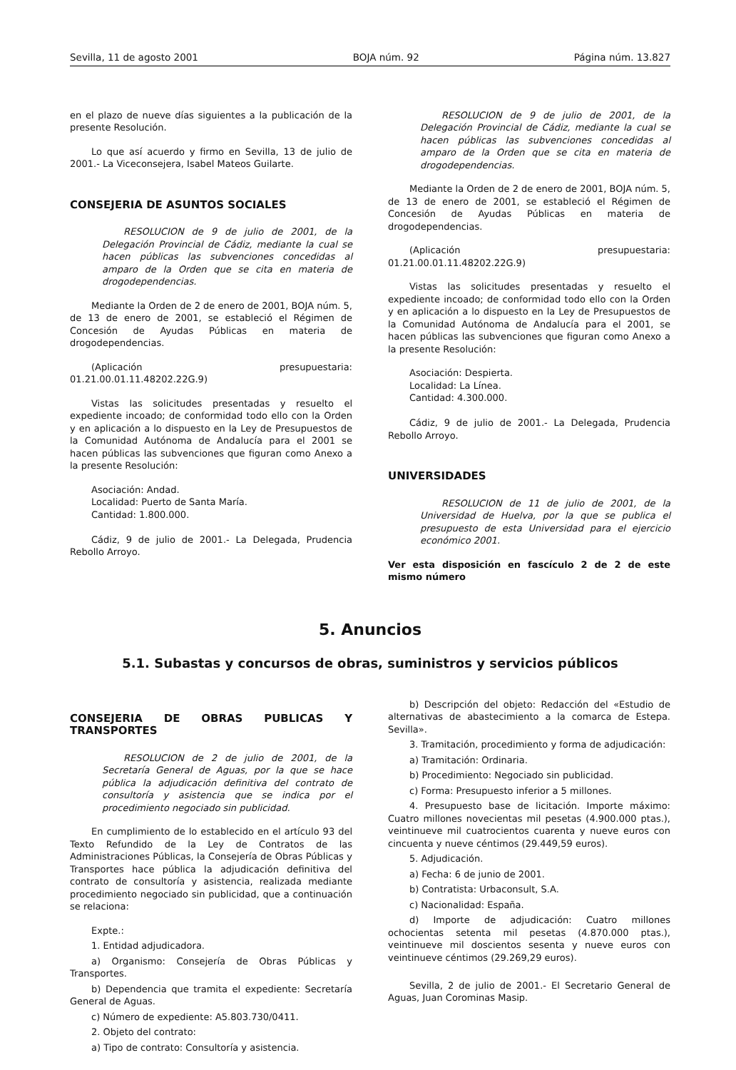Sevilla, 11 de agosto 2001 BOJA núm. 92 Página núm. 13.827
en el plazo de nueve días siguientes a la publicación de la presente Resolución.
Lo que así acuerdo y firmo en Sevilla, 13 de julio de 2001.- La Viceconsejera, Isabel Mateos Guilarte.
CONSEJERIA DE ASUNTOS SOCIALES
RESOLUCION de 9 de julio de 2001, de la Delegación Provincial de Cádiz, mediante la cual se hacen públicas las subvenciones concedidas al amparo de la Orden que se cita en materia de drogodependencias.
Mediante la Orden de 2 de enero de 2001, BOJA núm. 5, de 13 de enero de 2001, se estableció el Régimen de Concesión de Ayudas Públicas en materia de drogodependencias.
(Aplicación presupuestaria: 01.21.00.01.11.48202.22G.9)
Vistas las solicitudes presentadas y resuelto el expediente incoado; de conformidad todo ello con la Orden y en aplicación a lo dispuesto en la Ley de Presupuestos de la Comunidad Autónoma de Andalucía para el 2001 se hacen públicas las subvenciones que figuran como Anexo a la presente Resolución:
Asociación: Andad.
Localidad: Puerto de Santa María.
Cantidad: 1.800.000.
Cádiz, 9 de julio de 2001.- La Delegada, Prudencia Rebollo Arroyo.
RESOLUCION de 9 de julio de 2001, de la Delegación Provincial de Cádiz, mediante la cual se hacen públicas las subvenciones concedidas al amparo de la Orden que se cita en materia de drogodependencias.
Mediante la Orden de 2 de enero de 2001, BOJA núm. 5, de 13 de enero de 2001, se estableció el Régimen de Concesión de Ayudas Públicas en materia de drogodependencias.
(Aplicación presupuestaria: 01.21.00.01.11.48202.22G.9)
Vistas las solicitudes presentadas y resuelto el expediente incoado; de conformidad todo ello con la Orden y en aplicación a lo dispuesto en la Ley de Presupuestos de la Comunidad Autónoma de Andalucía para el 2001, se hacen públicas las subvenciones que figuran como Anexo a la presente Resolución:
Asociación: Despierta.
Localidad: La Línea.
Cantidad: 4.300.000.
Cádiz, 9 de julio de 2001.- La Delegada, Prudencia Rebollo Arroyo.
UNIVERSIDADES
RESOLUCION de 11 de julio de 2001, de la Universidad de Huelva, por la que se publica el presupuesto de esta Universidad para el ejercicio económico 2001.
Ver esta disposición en fascículo 2 de 2 de este mismo número
5. Anuncios
5.1. Subastas y concursos de obras, suministros y servicios públicos
CONSEJERIA DE OBRAS PUBLICAS Y TRANSPORTES
RESOLUCION de 2 de julio de 2001, de la Secretaría General de Aguas, por la que se hace pública la adjudicación definitiva del contrato de consultoría y asistencia que se indica por el procedimiento negociado sin publicidad.
En cumplimiento de lo establecido en el artículo 93 del Texto Refundido de la Ley de Contratos de las Administraciones Públicas, la Consejería de Obras Públicas y Transportes hace pública la adjudicación definitiva del contrato de consultoría y asistencia, realizada mediante procedimiento negociado sin publicidad, que a continuación se relaciona:
Expte.:
1. Entidad adjudicadora.
a) Organismo: Consejería de Obras Públicas y Transportes.
b) Dependencia que tramita el expediente: Secretaría General de Aguas.
c) Número de expediente: A5.803.730/0411.
2. Objeto del contrato:
a) Tipo de contrato: Consultoría y asistencia.
b) Descripción del objeto: Redacción del «Estudio de alternativas de abastecimiento a la comarca de Estepa. Sevilla».
3. Tramitación, procedimiento y forma de adjudicación:
a) Tramitación: Ordinaria.
b) Procedimiento: Negociado sin publicidad.
c) Forma: Presupuesto inferior a 5 millones.
4. Presupuesto base de licitación. Importe máximo: Cuatro millones novecientas mil pesetas (4.900.000 ptas.), veintinueve mil cuatrocientos cuarenta y nueve euros con cincuenta y nueve céntimos (29.449,59 euros).
5. Adjudicación.
a) Fecha: 6 de junio de 2001.
b) Contratista: Urbaconsult, S.A.
c) Nacionalidad: España.
d) Importe de adjudicación: Cuatro millones ochocientas setenta mil pesetas (4.870.000 ptas.), veintinueve mil doscientos sesenta y nueve euros con veintinueve céntimos (29.269,29 euros).
Sevilla, 2 de julio de 2001.- El Secretario General de Aguas, Juan Corominas Masip.